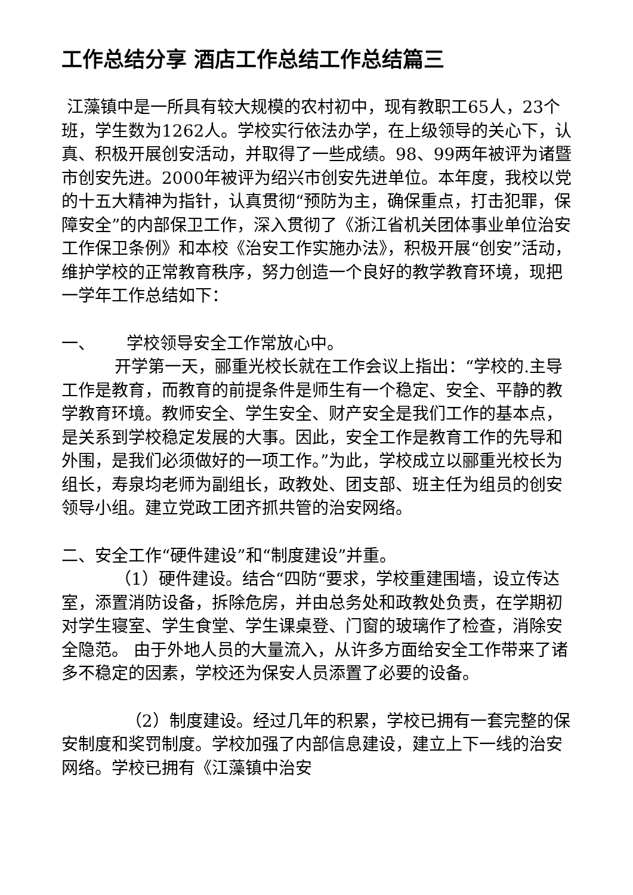工作总结分享 酒店工作总结工作总结篇三
江藻镇中是一所具有较大规模的农村初中，现有教职工65人，23个班，学生数为1262人。学校实行依法办学，在上级领导的关心下，认真、积极开展创安活动，并取得了一些成绩。98、99两年被评为诸暨市创安先进。2000年被评为绍兴市创安先进单位。本年度，我校以党的十五大精神为指针，认真贯彻“预防为主，确保重点，打击犯罪，保障安全”的内部保卫工作，深入贯彻了《浙江省机关团体事业单位治安工作保卫条例》和本校《治安工作实施办法》，积极开展“创安”活动，维护学校的正常教育秩序，努力创造一个良好的教学教育环境，现把一学年工作总结如下：
一、 学校领导安全工作常放心中。
开学第一天，郦重光校长就在工作会议上指出：“学校的.主导工作是教育，而教育的前提条件是师生有一个稳定、安全、平静的教学教育环境。教师安全、学生安全、财产安全是我们工作的基本点，是关系到学校稳定发展的大事。因此，安全工作是教育工作的先导和外围，是我们必须做好的一项工作。”为此，学校成立以郦重光校长为组长，寿泉均老师为副组长，政教处、团支部、班主任为组员的创安领导小组。建立党政工团齐抓共管的治安网络。
二、安全工作“硬件建设”和“制度建设”并重。
（1）硬件建设。结合“四防“要求，学校重建围墙，设立传达室，添置消防设备，拆除危房，并由总务处和政教处负责，在学期初对学生寝室、学生食堂、学生课桌登、门窗的玻璃作了检查，消除安全隐范。 由于外地人员的大量流入，从许多方面给安全工作带来了诸多不稳定的因素，学校还为保安人员添置了必要的设备。
（2）制度建设。经过几年的积累，学校已拥有一套完整的保安制度和奖罚制度。学校加强了内部信息建设，建立上下一线的治安网络。学校已拥有《江藻镇中治安